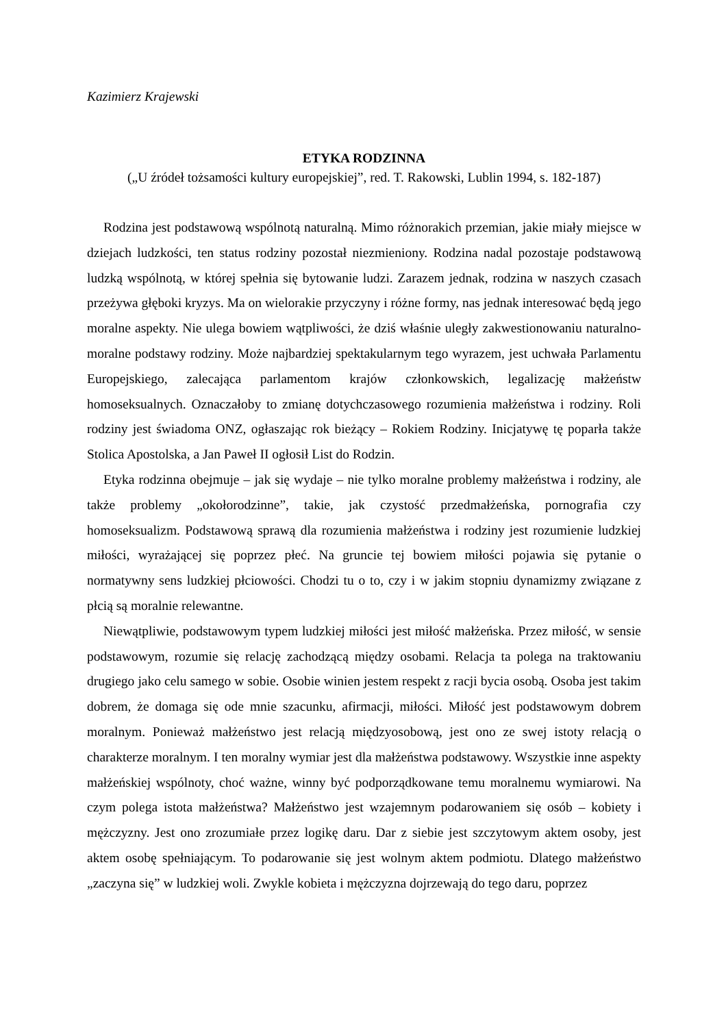Kazimierz Krajewski
ETYKA RODZINNA
(„U źródeł tożsamości kultury europejskiej”, red. T. Rakowski, Lublin 1994, s. 182-187)
Rodzina jest podstawową wspólnotą naturalną. Mimo różnorakich przemian, jakie miały miejsce w dziejach ludzkości, ten status rodziny pozostał niezmieniony. Rodzina nadal pozostaje podstawową ludzką wspólnotą, w której spełnia się bytowanie ludzi. Zarazem jednak, rodzina w naszych czasach przeżywa głęboki kryzys. Ma on wielorakie przyczyny i różne formy, nas jednak interesować będą jego moralne aspekty. Nie ulega bowiem wątpliwości, że dziś właśnie uległy zakwestionowaniu naturalno-moralne podstawy rodziny. Może najbardziej spektakularnym tego wyrazem, jest uchwała Parlamentu Europejskiego, zalecająca parlamentom krajów członkowskich, legalizację małżeństw homoseksualnych. Oznaczałoby to zmianę dotychczasowego rozumienia małżeństwa i rodziny. Roli rodziny jest świadoma ONZ, ogłaszając rok bieżący – Rokiem Rodziny. Inicjatywę tę poparła także Stolica Apostolska, a Jan Paweł II ogłosił List do Rodzin.
Etyka rodzinna obejmuje – jak się wydaje – nie tylko moralne problemy małżeństwa i rodziny, ale także problemy „okołorodzinne”, takie, jak czystość przedmałżeńska, pornografia czy homoseksualizm. Podstawową sprawą dla rozumienia małżeństwa i rodziny jest rozumienie ludzkiej miłości, wyrażającej się poprzez płeć. Na gruncie tej bowiem miłości pojawia się pytanie o normatywny sens ludzkiej płciowości. Chodzi tu o to, czy i w jakim stopniu dynamizmy związane z płcią są moralnie relewantne.
Niewątpliwie, podstawowym typem ludzkiej miłości jest miłość małżeńska. Przez miłość, w sensie podstawowym, rozumie się relację zachodzącą między osobami. Relacja ta polega na traktowaniu drugiego jako celu samego w sobie. Osobie winien jestem respekt z racji bycia osobą. Osoba jest takim dobrem, że domaga się ode mnie szacunku, afirmacji, miłości. Miłość jest podstawowym dobrem moralnym. Ponieważ małżeństwo jest relacją międzyosobową, jest ono ze swej istoty relacją o charakterze moralnym. I ten moralny wymiar jest dla małżeństwa podstawowy. Wszystkie inne aspekty małżeńskiej wspólnoty, choć ważne, winny być podporządkowane temu moralnemu wymiarowi. Na czym polega istota małżeństwa? Małżeństwo jest wzajemnym podarowaniem się osób – kobiety i mężczyzny. Jest ono zrozumiałe przez logikę daru. Dar z siebie jest szczytowym aktem osoby, jest aktem osobę spełniającym. To podarowanie się jest wolnym aktem podmiotu. Dlatego małżeństwo „zaczyna się” w ludzkiej woli. Zwykle kobieta i mężczyzna dojrzewają do tego daru, poprzez